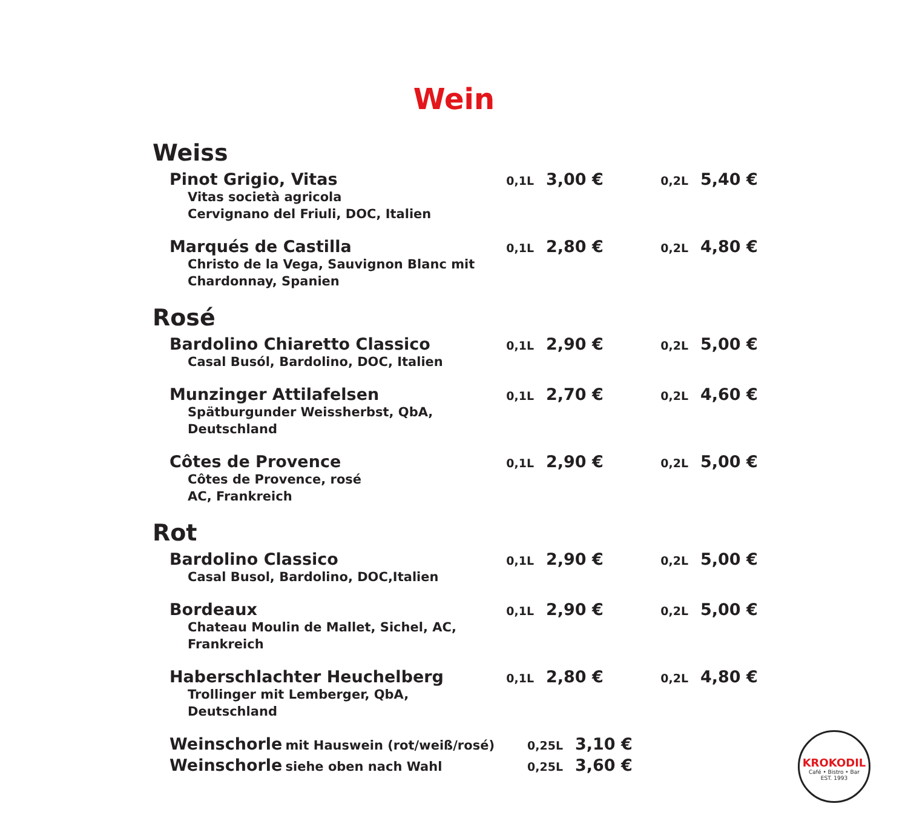Wein
Weiss
Pinot Grigio, Vitas
Vitas società agricola
Cervignano del Friuli, DOC, Italien
0,1L 3,00 € 0,2L 5,40 €
Marqués de Castilla
Christo de la Vega, Sauvignon Blanc mit
Chardonnay, Spanien
0,1L 2,80 € 0,2L 4,80 €
Rosé
Bardolino Chiaretto Classico
Casal Busól, Bardolino, DOC, Italien
0,1L 2,90 € 0,2L 5,00 €
Munzinger Attilafelsen
Spätburgunder Weissherbst, QbA, Deutschland
0,1L 2,70 € 0,2L 4,60 €
Côtes de Provence
Côtes de Provence, rosé
AC, Frankreich
0,1L 2,90 € 0,2L 5,00 €
Rot
Bardolino Classico
Casal Busol, Bardolino, DOC,Italien
0,1L 2,90 € 0,2L 5,00 €
Bordeaux
Chateau Moulin de Mallet, Sichel, AC, Frankreich
0,1L 2,90 € 0,2L 5,00 €
Haberschlachter Heuchelberg
Trollinger mit Lemberger, QbA, Deutschland
0,1L 2,80 € 0,2L 4,80 €
Weinschorle mit Hauswein (rot/weiß/rosé) 0,25L 3,10 €
Weinschorle siehe oben nach Wahl 0,25L 3,60 €
KROKODIL
Café • Bistro • Bar
EST. 1993